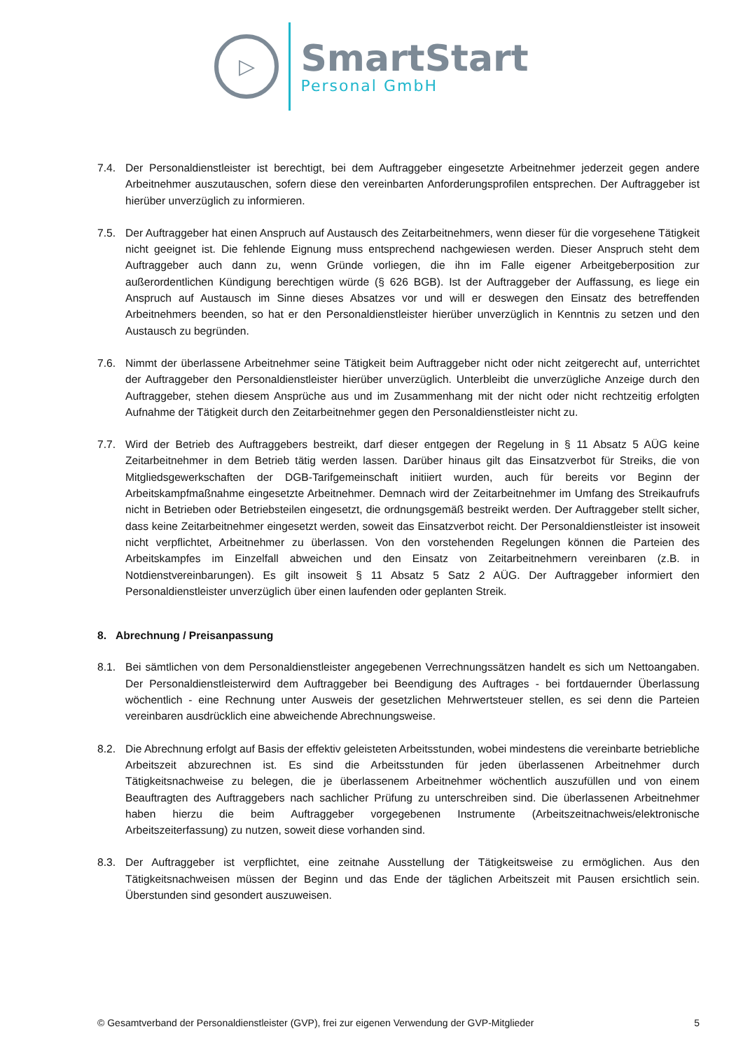▷
SmartStart
Personal GmbH
7.4. Der Personaldienstleister ist berechtigt, bei dem Auftraggeber eingesetzte Arbeitnehmer jederzeit gegen andere Arbeitnehmer auszutauschen, sofern diese den vereinbarten Anforderungsprofilen entsprechen. Der Auftraggeber ist hierüber unverzüglich zu informieren.
7.5. Der Auftraggeber hat einen Anspruch auf Austausch des Zeitarbeitnehmers, wenn dieser für die vorgesehene Tätigkeit nicht geeignet ist. Die fehlende Eignung muss entsprechend nachgewiesen werden. Dieser Anspruch steht dem Auftraggeber auch dann zu, wenn Gründe vorliegen, die ihn im Falle eigener Arbeitgeberposition zur außerordentlichen Kündigung berechtigen würde (§ 626 BGB). Ist der Auftraggeber der Auffassung, es liege ein Anspruch auf Austausch im Sinne dieses Absatzes vor und will er deswegen den Einsatz des betreffenden Arbeitnehmers beenden, so hat er den Personaldienstleister hierüber unverzüglich in Kenntnis zu setzen und den Austausch zu begründen.
7.6. Nimmt der überlassene Arbeitnehmer seine Tätigkeit beim Auftraggeber nicht oder nicht zeitgerecht auf, unterrichtet der Auftraggeber den Personaldienstleister hierüber unverzüglich. Unterbleibt die unverzügliche Anzeige durch den Auftraggeber, stehen diesem Ansprüche aus und im Zusammenhang mit der nicht oder nicht rechtzeitig erfolgten Aufnahme der Tätigkeit durch den Zeitarbeitnehmer gegen den Personaldienstleister nicht zu.
7.7. Wird der Betrieb des Auftraggebers bestreikt, darf dieser entgegen der Regelung in § 11 Absatz 5 AÜG keine Zeitarbeitnehmer in dem Betrieb tätig werden lassen. Darüber hinaus gilt das Einsatzverbot für Streiks, die von Mitgliedsgewerkschaften der DGB-Tarifgemeinschaft initiiert wurden, auch für bereits vor Beginn der Arbeitskampfmaßnahme eingesetzte Arbeitnehmer. Demnach wird der Zeitarbeitnehmer im Umfang des Streikaufrufs nicht in Betrieben oder Betriebsteilen eingesetzt, die ordnungsgemäß bestreikt werden. Der Auftraggeber stellt sicher, dass keine Zeitarbeitnehmer eingesetzt werden, soweit das Einsatzverbot reicht. Der Personaldienstleister ist insoweit nicht verpflichtet, Arbeitnehmer zu überlassen. Von den vorstehenden Regelungen können die Parteien des Arbeitskampfes im Einzelfall abweichen und den Einsatz von Zeitarbeitnehmern vereinbaren (z.B. in Notdienstvereinbarungen). Es gilt insoweit § 11 Absatz 5 Satz 2 AÜG. Der Auftraggeber informiert den Personaldienstleister unverzüglich über einen laufenden oder geplanten Streik.
8. Abrechnung / Preisanpassung
8.1. Bei sämtlichen von dem Personaldienstleister angegebenen Verrechnungssätzen handelt es sich um Nettoangaben. Der Personaldienstleisterwird dem Auftraggeber bei Beendigung des Auftrages - bei fortdauernder Überlassung wöchentlich - eine Rechnung unter Ausweis der gesetzlichen Mehrwertsteuer stellen, es sei denn die Parteien vereinbaren ausdrücklich eine abweichende Abrechnungsweise.
8.2. Die Abrechnung erfolgt auf Basis der effektiv geleisteten Arbeitsstunden, wobei mindestens die vereinbarte betriebliche Arbeitszeit abzurechnen ist. Es sind die Arbeitsstunden für jeden überlassenen Arbeitnehmer durch Tätigkeitsnachweise zu belegen, die je überlassenem Arbeitnehmer wöchentlich auszufüllen und von einem Beauftragten des Auftraggebers nach sachlicher Prüfung zu unterschreiben sind. Die überlassenen Arbeitnehmer haben hierzu die beim Auftraggeber vorgegebenen Instrumente (Arbeitszeitnachweis/elektronische Arbeitszeiterfassung) zu nutzen, soweit diese vorhanden sind.
8.3. Der Auftraggeber ist verpflichtet, eine zeitnahe Ausstellung der Tätigkeitsweise zu ermöglichen. Aus den Tätigkeitsnachweisen müssen der Beginn und das Ende der täglichen Arbeitszeit mit Pausen ersichtlich sein. Überstunden sind gesondert auszuweisen.
© Gesamtverband der Personaldienstleister (GVP), frei zur eigenen Verwendung der GVP-Mitglieder 5